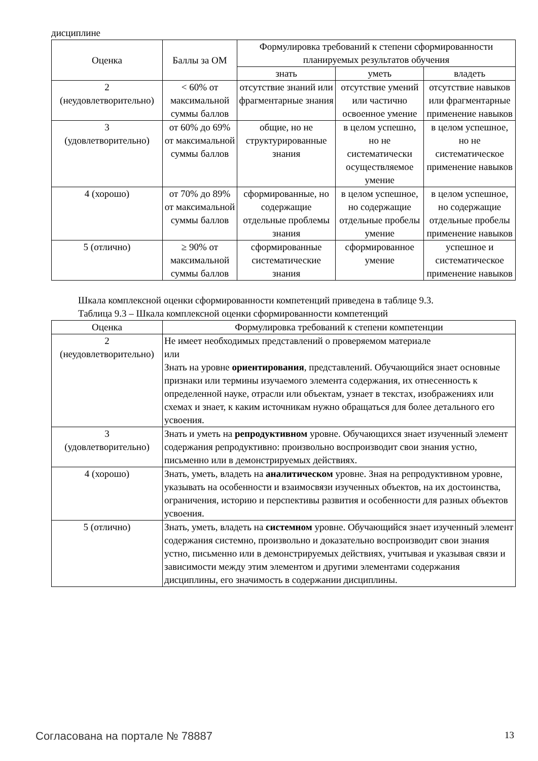дисциплине
| Оценка | Баллы за ОМ | Формулировка требований к степени сформированности планируемых результатов обучения | | |
| --- | --- | --- | --- | --- |
| | | знать | уметь | владеть |
| 2 (неудовлетворительно) | < 60% от максимальной суммы баллов | отсутствие знаний или фрагментарные знания | отсутствие умений или частично освоенное умение | отсутствие навыков или фрагментарные применение навыков |
| 3 (удовлетворительно) | от 60% до 69% от максимальной суммы баллов | общие, но не структурированные знания | в целом успешно, но не систематически осуществляемое умение | в целом успешное, но не систематическое применение навыков |
| 4 (хорошо) | от 70% до 89% от максимальной суммы баллов | сформированные, но содержащие отдельные проблемы знания | в целом успешное, но содержащие отдельные пробелы умение | в целом успешное, но содержащие отдельные пробелы применение навыков |
| 5 (отлично) | ≥ 90% от максимальной суммы баллов | сформированные систематические знания | сформированное умение | успешное и систематическое применение навыков |
Шкала комплексной оценки сформированности компетенций приведена в таблице 9.3.
Таблица 9.3 – Шкала комплексной оценки сформированности компетенций
| Оценка | Формулировка требований к степени компетенции |
| --- | --- |
| 2 (неудовлетворительно) | Не имеет необходимых представлений о проверяемом материале или Знать на уровне ориентирования , представлений. Обучающийся знает основные признаки или термины изучаемого элемента содержания, их отнесенность к определенной науке, отрасли или объектам, узнает в текстах, изображениях или схемах и знает, к каким источникам нужно обращаться для более детального его усвоения. |
| 3 (удовлетворительно) | Знать и уметь на репродуктивном уровне. Обучающихся знает изученный элемент содержания репродуктивно: произвольно воспроизводит свои знания устно, письменно или в демонстрируемых действиях. |
| 4 (хорошо) | Знать, уметь, владеть на аналитическом уровне. Зная на репродуктивном уровне, указывать на особенности и взаимосвязи изученных объектов, на их достоинства, ограничения, историю и перспективы развития и особенности для разных объектов усвоения. |
| 5 (отлично) | Знать, уметь, владеть на системном уровне. Обучающийся знает изученный элемент содержания системно, произвольно и доказательно воспроизводит свои знания устно, письменно или в демонстрируемых действиях, учитывая и указывая связи и зависимости между этим элементом и другими элементами содержания дисциплины, его значимость в содержании дисциплины. |
Согласована на портале № 78887 13